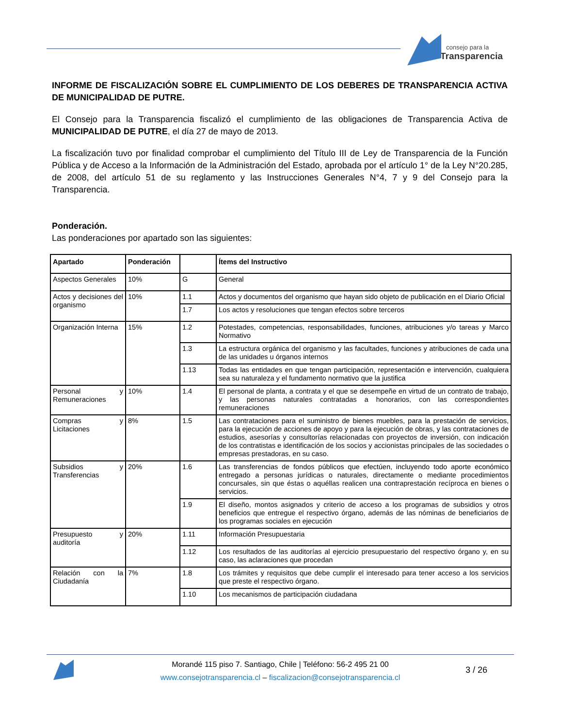consejo para la
Transparencia
INFORME DE FISCALIZACIÓN SOBRE EL CUMPLIMIENTO DE LOS DEBERES DE TRANSPARENCIA ACTIVA DE MUNICIPALIDAD DE PUTRE.
El Consejo para la Transparencia fiscalizó el cumplimiento de las obligaciones de Transparencia Activa de MUNICIPALIDAD DE PUTRE, el día 27 de mayo de 2013.
La fiscalización tuvo por finalidad comprobar el cumplimiento del Título III de Ley de Transparencia de la Función Pública y de Acceso a la Información de la Administración del Estado, aprobada por el artículo 1° de la Ley N°20.285, de 2008, del artículo 51 de su reglamento y las Instrucciones Generales N°4, 7 y 9 del Consejo para la Transparencia.
Ponderación.
Las ponderaciones por apartado son las siguientes:
| Apartado | Ponderación | | Ítems del Instructivo |
| --- | --- | --- | --- |
| Aspectos Generales | 10% | G | General |
| Actos y decisiones del organismo | 10% | 1.1 | Actos y documentos del organismo que hayan sido objeto de publicación en el Diario Oficial |
| | | 1.7 | Los actos y resoluciones que tengan efectos sobre terceros |
| Organización Interna | 15% | 1.2 | Potestades, competencias, responsabilidades, funciones, atribuciones y/o tareas y Marco Normativo |
| | | 1.3 | La estructura orgánica del organismo y las facultades, funciones y atribuciones de cada una de las unidades u órganos internos |
| | | 1.13 | Todas las entidades en que tengan participación, representación e intervención, cualquiera sea su naturaleza y el fundamento normativo que la justifica |
| Personal y Remuneraciones | 10% | 1.4 | El personal de planta, a contrata y el que se desempeñe en virtud de un contrato de trabajo, y las personas naturales contratadas a honorarios, con las correspondientes remuneraciones |
| Compras y Licitaciones | 8% | 1.5 | Las contrataciones para el suministro de bienes muebles, para la prestación de servicios, para la ejecución de acciones de apoyo y para la ejecución de obras, y las contrataciones de estudios, asesorías y consultorías relacionadas con proyectos de inversión, con indicación de los contratistas e identificación de los socios y accionistas principales de las sociedades o empresas prestadoras, en su caso. |
| Subsidios y Transferencias | 20% | 1.6 | Las transferencias de fondos públicos que efectúen, incluyendo todo aporte económico entregado a personas jurídicas o naturales, directamente o mediante procedimientos concursales, sin que éstas o aquéllas realicen una contraprestación recíproca en bienes o servicios. |
| | | 1.9 | El diseño, montos asignados y criterio de acceso a los programas de subsidios y otros beneficios que entregue el respectivo órgano, además de las nóminas de beneficiarios de los programas sociales en ejecución |
| Presupuesto y auditoría | 20% | 1.11 | Información Presupuestaria |
| | | 1.12 | Los resultados de las auditorías al ejercicio presupuestario del respectivo órgano y, en su caso, las aclaraciones que procedan |
| Relación con la Ciudadanía | 7% | 1.8 | Los trámites y requisitos que debe cumplir el interesado para tener acceso a los servicios que preste el respectivo órgano. |
| | | 1.10 | Los mecanismos de participación ciudadana |
Morandé 115 piso 7. Santiago, Chile | Teléfono: 56-2 495 21 00
www.consejotransparencia.cl – fiscalizacion@consejotransparencia.cl
3 / 26